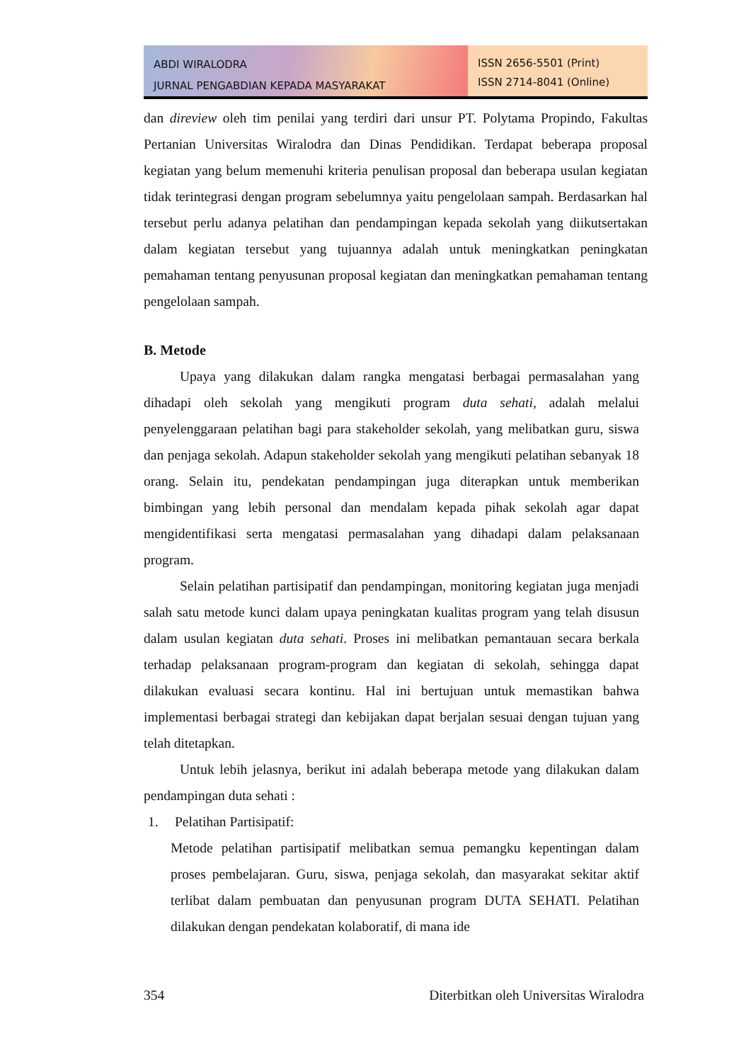ABDI WIRALODRA
JURNAL PENGABDIAN KEPADA MASYARAKAT
ISSN 2656-5501 (Print)
ISSN 2714-8041 (Online)
dan direview oleh tim penilai yang terdiri dari unsur PT. Polytama Propindo, Fakultas Pertanian Universitas Wiralodra dan Dinas Pendidikan. Terdapat beberapa proposal kegiatan yang belum memenuhi kriteria penulisan proposal dan beberapa usulan kegiatan tidak terintegrasi dengan program sebelumnya yaitu pengelolaan sampah. Berdasarkan hal tersebut perlu adanya pelatihan dan pendampingan kepada sekolah yang diikutsertakan dalam kegiatan tersebut yang tujuannya adalah untuk meningkatkan peningkatan pemahaman tentang penyusunan proposal kegiatan dan meningkatkan pemahaman tentang pengelolaan sampah.
B. Metode
Upaya yang dilakukan dalam rangka mengatasi berbagai permasalahan yang dihadapi oleh sekolah yang mengikuti program duta sehati, adalah melalui penyelenggaraan pelatihan bagi para stakeholder sekolah, yang melibatkan guru, siswa dan penjaga sekolah. Adapun stakeholder sekolah yang mengikuti pelatihan sebanyak 18 orang. Selain itu, pendekatan pendampingan juga diterapkan untuk memberikan bimbingan yang lebih personal dan mendalam kepada pihak sekolah agar dapat mengidentifikasi serta mengatasi permasalahan yang dihadapi dalam pelaksanaan program.
Selain pelatihan partisipatif dan pendampingan, monitoring kegiatan juga menjadi salah satu metode kunci dalam upaya peningkatan kualitas program yang telah disusun dalam usulan kegiatan duta sehati. Proses ini melibatkan pemantauan secara berkala terhadap pelaksanaan program-program dan kegiatan di sekolah, sehingga dapat dilakukan evaluasi secara kontinu. Hal ini bertujuan untuk memastikan bahwa implementasi berbagai strategi dan kebijakan dapat berjalan sesuai dengan tujuan yang telah ditetapkan.
Untuk lebih jelasnya, berikut ini adalah beberapa metode yang dilakukan dalam pendampingan duta sehati :
1. Pelatihan Partisipatif:
Metode pelatihan partisipatif melibatkan semua pemangku kepentingan dalam proses pembelajaran. Guru, siswa, penjaga sekolah, dan masyarakat sekitar aktif terlibat dalam pembuatan dan penyusunan program DUTA SEHATI. Pelatihan dilakukan dengan pendekatan kolaboratif, di mana ide
354 Diterbitkan oleh Universitas Wiralodra